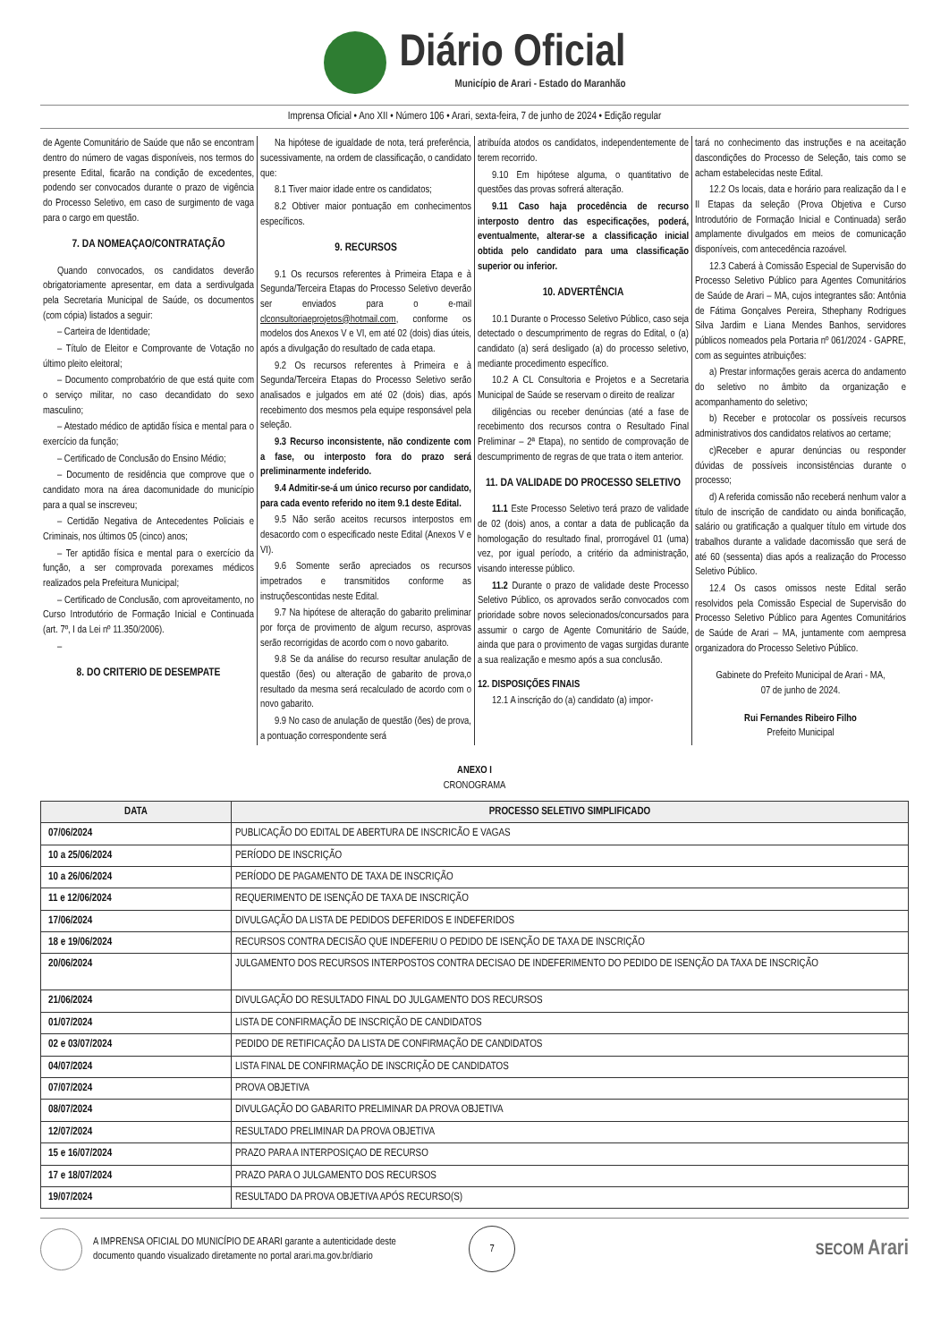Diário Oficial
Município de Arari - Estado do Maranhão
Imprensa Oficial • Ano XII • Número 106 • Arari, sexta-feira, 7 de junho de 2024 • Edição regular
de Agente Comunitário de Saúde que não se encontram dentro do número de vagas disponíveis, nos termos do presente Edital, ficarão na condição de excedentes, podendo ser convocados durante o prazo de vigência do Processo Seletivo, em caso de surgimento de vaga para o cargo em questão.
7. DA NOMEAÇAO/CONTRATAÇÃO
Quando convocados, os candidatos deverão obrigatoriamente apresentar, em data a serdivulgada pela Secretaria Municipal de Saúde, os documentos (com cópia) listados a seguir:
– Carteira de Identidade;
– Título de Eleitor e Comprovante de Votação no último pleito eleitoral;
– Documento comprobatório de que está quite com o serviço militar, no caso decandidato do sexo masculino;
– Atestado médico de aptidão física e mental para o exercício da função;
– Certificado de Conclusão do Ensino Médio;
– Documento de residência que comprove que o candidato mora na área dacomunidade do município para a qual se inscreveu;
– Certidão Negativa de Antecedentes Policiais e Criminais, nos últimos 05 (cinco) anos;
– Ter aptidão física e mental para o exercício da função, a ser comprovada porexames médicos realizados pela Prefeitura Municipal;
– Certificado de Conclusão, com aproveitamento, no Curso Introdutório de Formação Inicial e Continuada (art. 7º, I da Lei nº 11.350/2006).
–
8. DO CRITERIO DE DESEMPATE
Na hipótese de igualdade de nota, terá preferência, sucessivamente, na ordem de classificação, o candidato que:
8.1 Tiver maior idade entre os candidatos;
8.2 Obtiver maior pontuação em conhecimentos específicos.
9. RECURSOS
9.1 Os recursos referentes à Primeira Etapa e à Segunda/Terceira Etapas do Processo Seletivo deverão ser enviados para o e-mail clconsultoriaeprojetos@hotmail.com, conforme os modelos dos Anexos V e VI, em até 02 (dois) dias úteis, após a divulgação do resultado de cada etapa.
9.2 Os recursos referentes à Primeira e à Segunda/Terceira Etapas do Processo Seletivo serão analisados e julgados em até 02 (dois) dias, após recebimento dos mesmos pela equipe responsável pela seleção.
9.3 Recurso inconsistente, não condizente com a fase, ou interposto fora do prazo será preliminarmente indeferido.
9.4 Admitir-se-á um único recurso por candidato, para cada evento referido no item 9.1 deste Edital.
9.5 Não serão aceitos recursos interpostos em desacordo com o especificado neste Edital (Anexos V e VI).
9.6 Somente serão apreciados os recursos impetrados e transmitidos conforme as instruçõescontidas neste Edital.
9.7 Na hipótese de alteração do gabarito preliminar por força de provimento de algum recurso, asprovas serão recorrigidas de acordo com o novo gabarito.
9.8 Se da análise do recurso resultar anulação de questão (ões) ou alteração de gabarito de prova,o resultado da mesma será recalculado de acordo com o novo gabarito.
9.9 No caso de anulação de questão (ões) de prova, a pontuação correspondente será
atribuída atodos os candidatos, independentemente de terem recorrido.
9.10 Em hipótese alguma, o quantitativo de questões das provas sofrerá alteração.
9.11 Caso haja procedência de recurso interposto dentro das especificações, poderá, eventualmente, alterar-se a classificação inicial obtida pelo candidato para uma classificação superior ou inferior.
10. ADVERTÊNCIA
10.1 Durante o Processo Seletivo Público, caso seja detectado o descumprimento de regras do Edital, o (a) candidato (a) será desligado (a) do processo seletivo, mediante procedimento específico.
10.2 A CL Consultoria e Projetos e a Secretaria Municipal de Saúde se reservam o direito de realizar
diligências ou receber denúncias (até a fase de recebimento dos recursos contra o Resultado Final Preliminar – 2ª Etapa), no sentido de comprovação de descumprimento de regras de que trata o item anterior.
11. DA VALIDADE DO PROCESSO SELETIVO
11.1 Este Processo Seletivo terá prazo de validade de 02 (dois) anos, a contar a data de publicação da homologação do resultado final, prorrogável 01 (uma) vez, por igual período, a critério da administração, visando interesse público.
11.2 Durante o prazo de validade deste Processo Seletivo Público, os aprovados serão convocados com prioridade sobre novos selecionados/concursados para assumir o cargo de Agente Comunitário de Saúde, ainda que para o provimento de vagas surgidas durante a sua realização e mesmo após a sua conclusão.
12. DISPOSIÇÕES FINAIS
12.1 A inscrição do (a) candidato (a) impor-
tará no conhecimento das instruções e na aceitação dascondições do Processo de Seleção, tais como se acham estabelecidas neste Edital.
12.2 Os locais, data e horário para realização da I e II Etapas da seleção (Prova Objetiva e Curso Introdutório de Formação Inicial e Continuada) serão amplamente divulgados em meios de comunicação disponíveis, com antecedência razoável.
12.3 Caberá à Comissão Especial de Supervisão do Processo Seletivo Público para Agentes Comunitários de Saúde de Arari – MA, cujos integrantes são: Antônia de Fátima Gonçalves Pereira, Sthephany Rodrigues Silva Jardim e Liana Mendes Banhos, servidores públicos nomeados pela Portaria nº 061/2024 - GAPRE, com as seguintes atribuições:
a) Prestar informações gerais acerca do andamento do seletivo no âmbito da organização e acompanhamento do seletivo;
b) Receber e protocolar os possíveis recursos administrativos dos candidatos relativos ao certame;
c)Receber e apurar denúncias ou responder dúvidas de possíveis inconsistências durante o processo;
d) A referida comissão não receberá nenhum valor a título de inscrição de candidato ou ainda bonificação, salário ou gratificação a qualquer título em virtude dos trabalhos durante a validade dacomissão que será de até 60 (sessenta) dias após a realização do Processo Seletivo Público.
12.4 Os casos omissos neste Edital serão resolvidos pela Comissão Especial de Supervisão do Processo Seletivo Público para Agentes Comunitários de Saúde de Arari – MA, juntamente com aempresa organizadora do Processo Seletivo Público.
Gabinete do Prefeito Municipal de Arari - MA,
07 de junho de 2024.
Rui Fernandes Ribeiro Filho
Prefeito Municipal
ANEXO I
CRONOGRAMA
| DATA | PROCESSO SELETIVO SIMPLIFICADO |
| --- | --- |
| 07/06/2024 | PUBLICAÇÃO DO EDITAL DE ABERTURA DE INSCRICÃO E VAGAS |
| 10 a 25/06/2024 | PERÍODO DE INSCRIÇÃO |
| 10 a 26/06/2024 | PERÍODO DE PAGAMENTO DE TAXA DE INSCRIÇÃO |
| 11 e 12/06/2024 | REQUERIMENTO DE ISENÇÃO DE TAXA DE INSCRIÇÃO |
| 17/06/2024 | DIVULGAÇÃO DA LISTA DE PEDIDOS DEFERIDOS E INDEFERIDOS |
| 18 e 19/06/2024 | RECURSOS CONTRA DECISÃO QUE INDEFERIU O PEDIDO DE ISENÇÃO DE TAXA DE INSCRIÇÃO |
| 20/06/2024 | JULGAMENTO DOS RECURSOS INTERPOSTOS CONTRA DECISAO DE INDEFERIMENTO DO PEDIDO DE ISENÇÃO DA TAXA DE INSCRIÇÃO |
| 21/06/2024 | DIVULGAÇÃO DO RESULTADO FINAL DO JULGAMENTO DOS RECURSOS |
| 01/07/2024 | LISTA DE CONFIRMAÇÃO DE INSCRIÇÃO DE CANDIDATOS |
| 02 e 03/07/2024 | PEDIDO DE RETIFICAÇÃO DA LISTA DE CONFIRMAÇÃO DE CANDIDATOS |
| 04/07/2024 | LISTA FINAL DE CONFIRMAÇÃO DE INSCRIÇÃO DE CANDIDATOS |
| 07/07/2024 | PROVA OBJETIVA |
| 08/07/2024 | DIVULGAÇÃO DO GABARITO PRELIMINAR DA PROVA OBJETIVA |
| 12/07/2024 | RESULTADO PRELIMINAR DA PROVA OBJETIVA |
| 15 e 16/07/2024 | PRAZO PARA A INTERPOSIÇAO DE RECURSO |
| 17 e 18/07/2024 | PRAZO PARA O JULGAMENTO DOS RECURSOS |
| 19/07/2024 | RESULTADO DA PROVA OBJETIVA APÓS RECURSO(S) |
A IMPRENSA OFICIAL DO MUNICÍPIO DE ARARI garante a autenticidade deste documento quando visualizado diretamente no portal arari.ma.gov.br/diario 7 SECOM Arari